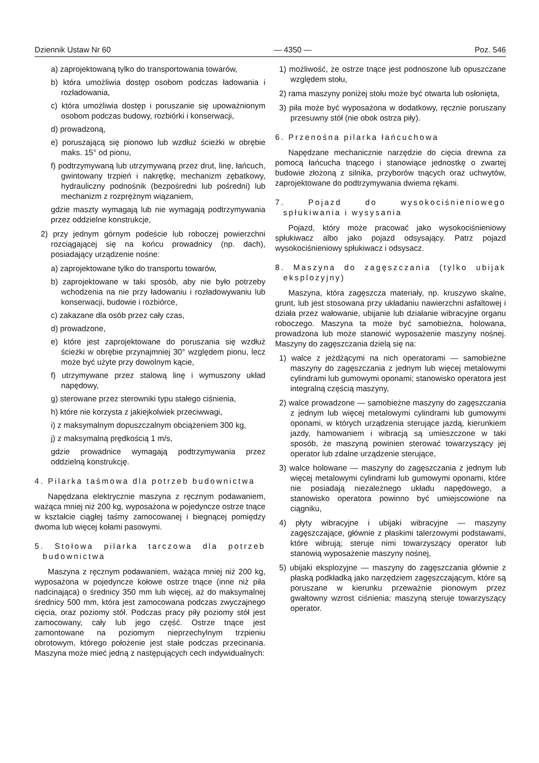Dziennik Ustaw Nr 60 — 4350 — Poz. 546
a) zaprojektowaną tylko do transportowania towarów,
b) która umożliwia dostęp osobom podczas ładowania i rozładowania,
c) która umożliwia dostęp i poruszanie się upoważnionym osobom podczas budowy, rozbiórki i konserwacji,
d) prowadzoną,
e) poruszającą się pionowo lub wzdłuż ścieżki w obrębie maks. 15° od pionu,
f) podtrzymywaną lub utrzymywaną przez drut, linę, łańcuch, gwintowany trzpień i nakrętkę, mechanizm zębatkowy, hydrauliczny podnośnik (bezpośredni lub pośredni) lub mechanizm z rozprężnym wiązaniem,
gdzie maszty wymagają lub nie wymagają podtrzymywania przez oddzielne konstrukcje,
2) przy jednym górnym podeście lub roboczej powierzchni rozciągającej się na końcu prowadnicy (np. dach), posiadający urządzenie nośne:
a) zaprojektowane tylko do transportu towarów,
b) zaprojektowane w taki sposób, aby nie było potrzeby wchodzenia na nie przy ładowaniu i rozładowywaniu lub konserwacji, budowie i rozbiórce,
c) zakazane dla osób przez cały czas,
d) prowadzone,
e) które jest zaprojektowane do poruszania się wzdłuż ścieżki w obrębie przynajmniej 30° względem pionu, lecz może być użyte przy dowolnym kącie,
f) utrzymywane przez stalową linę i wymuszony układ napędowy,
g) sterowane przez sterowniki typu stałego ciśnienia,
h) które nie korzysta z jakiejkolwiek przeciwwagi,
i) z maksymalnym dopuszczalnym obciążeniem 300 kg,
j) z maksymalną prędkością 1 m/s,
gdzie prowadnice wymagają podtrzymywania przez oddzielną konstrukcję.
4. Pilarka taśmowa dla potrzeb budownictwa
Napędzana elektrycznie maszyna z ręcznym podawaniem, ważąca mniej niż 200 kg, wyposażona w pojedyncze ostrze tnące w kształcie ciągłej taśmy zamocowanej i biegnącej pomiędzy dwoma lub więcej kołami pasowymi.
5. Stołowa pilarka tarczowa dla potrzeb budownictwa
Maszyna z ręcznym podawaniem, ważąca mniej niż 200 kg, wyposażona w pojedyncze kołowe ostrze tnące (inne niż piła nadcinająca) o średnicy 350 mm lub więcej, aż do maksymalnej średnicy 500 mm, która jest zamocowana podczas zwyczajnego cięcia, oraz poziomy stół. Podczas pracy piły poziomy stół jest zamocowany, cały lub jego część. Ostrze tnące jest zamontowane na poziomym nieprzechylnym trzpieniu obrotowym, którego położenie jest stałe podczas przecinania. Maszyna może mieć jedną z następujących cech indywidualnych:
1) możliwość, że ostrze tnące jest podnoszone lub opuszczane względem stołu,
2) rama maszyny poniżej stołu może być otwarta lub osłonięta,
3) piła może być wyposażona w dodatkowy, ręcznie poruszany przesuwny stół (nie obok ostrza piły).
6. Przenośna pilarka łańcuchowa
Napędzane mechanicznie narzędzie do cięcia drewna za pomocą łańcucha tnącego i stanowiące jednostkę o zwartej budowie złożoną z silnika, przyborów tnących oraz uchwytów, zaprojektowane do podtrzymywania dwiema rękami.
7. Pojazd do wysokociśnieniowego spłukiwania i wysysania
Pojazd, który może pracować jako wysokociśnieniowy spłukiwacz albo jako pojazd odsysający. Patrz pojazd wysokociśnieniowy spłukiwacz i odsysacz.
8. Maszyna do zagęszczania (tylko ubijak eksplozyjny)
Maszyna, która zagęszcza materiały, np. kruszywo skalne, grunt, lub jest stosowana przy układaniu nawierzchni asfaltowej i działa przez wałowanie, ubijanie lub działanie wibracyjne organu roboczego. Maszyna ta może być samobieżna, holowana, prowadzona lub może stanowić wyposażenie maszyny nośnej. Maszyny do zagęszczania dzielą się na:
1) walce z jeżdżącymi na nich operatorami — samobieżne maszyny do zagęszczania z jednym lub więcej metalowymi cylindrami lub gumowymi oponami; stanowisko operatora jest integralną częścią maszyny,
2) walce prowadzone — samobieżne maszyny do zagęszczania z jednym lub więcej metalowymi cylindrami lub gumowymi oponami, w których urządzenia sterujące jazdą, kierunkiem jazdy, hamowaniem i wibracją są umieszczone w taki sposób, że maszyną powinien sterować towarzyszący jej operator lub zdalne urządzenie sterujące,
3) walce holowane — maszyny do zagęszczania z jednym lub więcej metalowymi cylindrami lub gumowymi oponami, które nie posiadają niezależnego układu napędowego, a stanowisko operatora powinno być umiejscowione na ciągniku,
4) płyty wibracyjne i ubijaki wibracyjne — maszyny zagęszczające, głównie z płaskimi talerzowymi podstawami, które wibrują; steruje nimi towarzyszący operator lub stanowią wyposażenie maszyny nośnej,
5) ubijaki eksplozyjne — maszyny do zagęszczania głównie z płaską podkładką jako narzędziem zagęszczającym, które są poruszane w kierunku przeważnie pionowym przez gwałtowny wzrost ciśnienia; maszyną steruje towarzyszący operator.